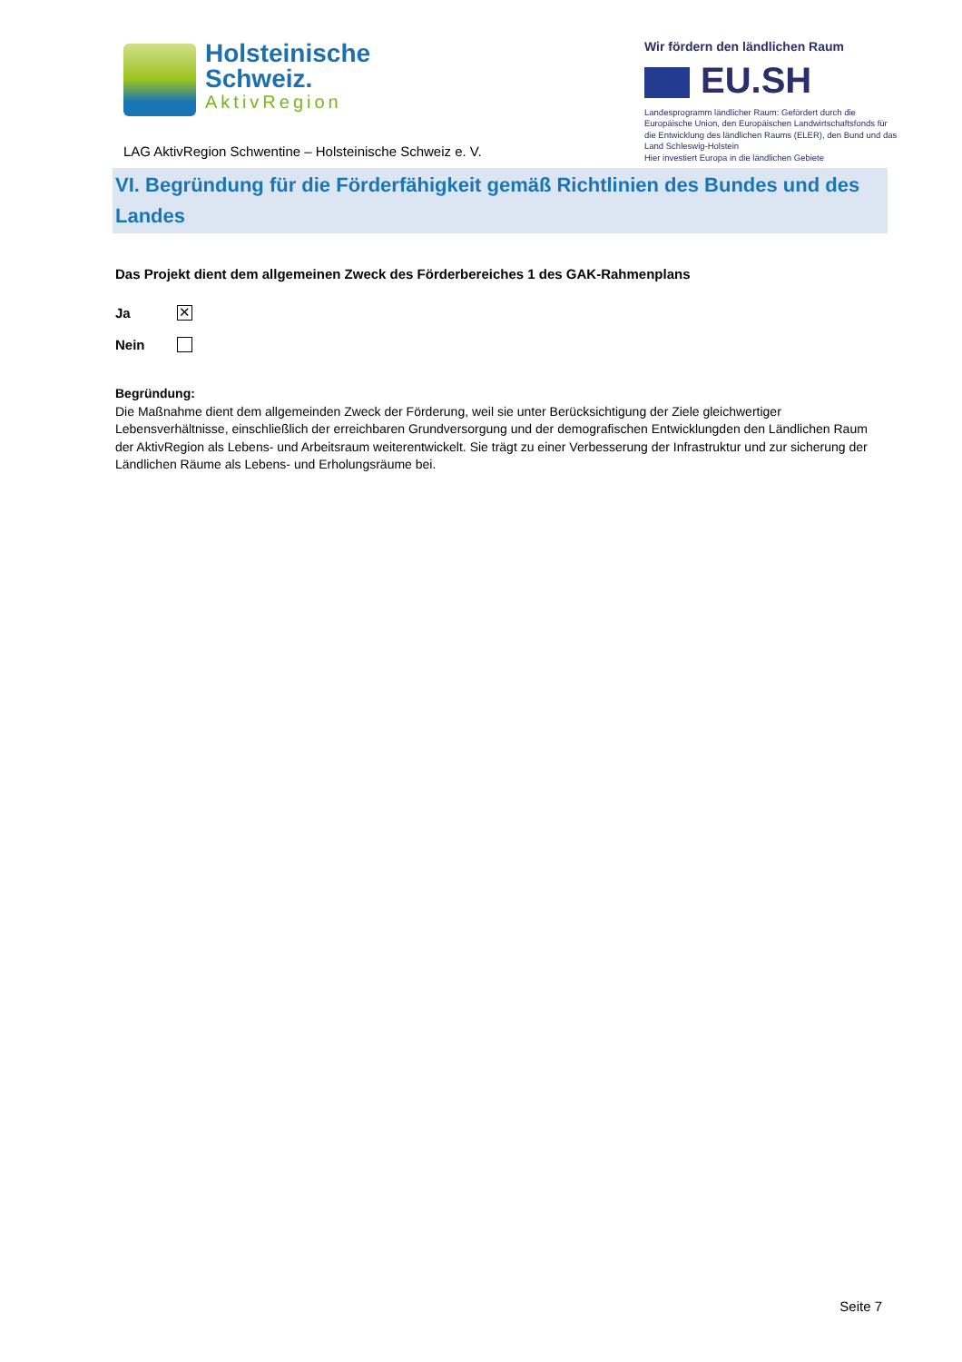Holsteinische
Schweiz.
AktivRegion
LAG AktivRegion Schwentine – Holsteinische Schweiz e. V.
Wir fördern den ländlichen Raum
EU.SH
Landesprogramm ländlicher Raum: Gefördert durch die Europäische Union, den Europäischen Landwirtschaftsfonds für die Entwicklung des ländlichen Raums (ELER), den Bund und das Land Schleswig-Holstein
Hier investiert Europa in die ländlichen Gebiete
VI. Begründung für die Förderfähigkeit gemäß Richtlinien des Bundes und des Landes
Das Projekt dient dem allgemeinen Zweck des Förderbereiches 1 des GAK-Rahmenplans
Ja
✕
Nein
Begründung:
Die Maßnahme dient dem allgemeinden Zweck der Förderung, weil sie unter Berücksichtigung der Ziele gleichwertiger Lebensverhältnisse, einschließlich der erreichbaren Grundversorgung und der demografischen Entwicklungden den Ländlichen Raum der AktivRegion als Lebens- und Arbeitsraum weiterentwickelt. Sie trägt zu einer Verbesserung der Infrastruktur und zur sicherung der Ländlichen Räume als Lebens- und Erholungsräume bei.
Seite 7